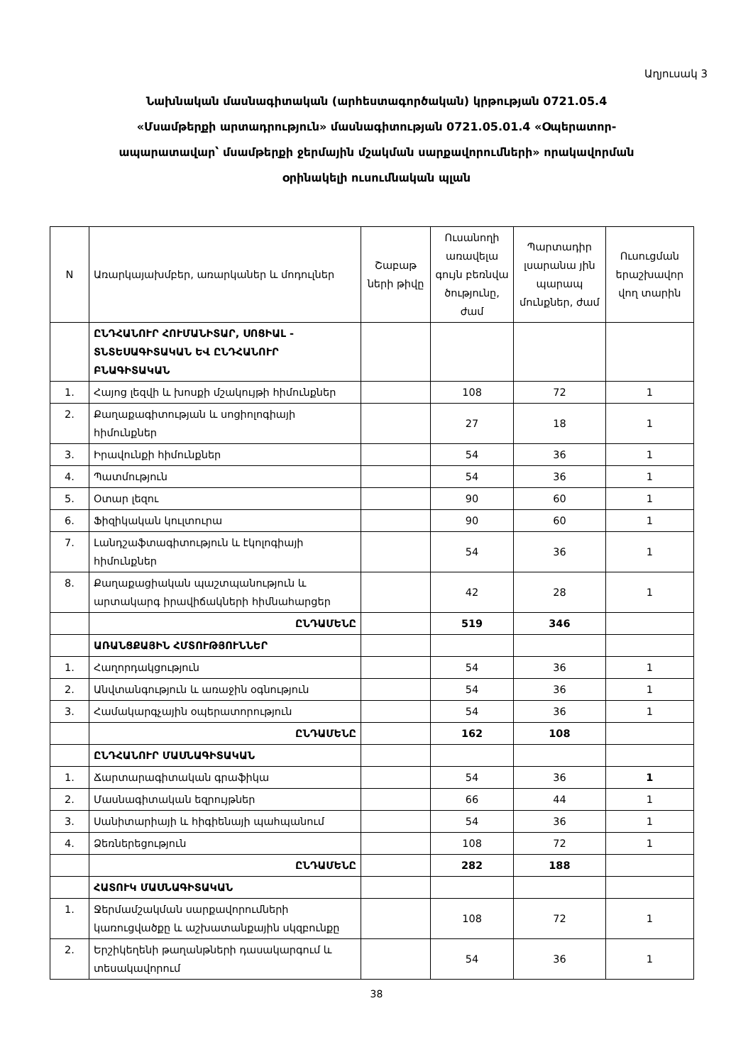Աղյուսակ 3
Նախնական մասնագիտական (արհեստագործական) կրթության 0721.05.4
«Մսամթերքի արտադրություն» մասնագիտության 0721.05.01.4 «Օպերատոր-
ապարատավար՝ մսամթերքի ջերմային մշակման սարքավորումների» որակավորման
օրինակելի ուսումնական պլան
| N | Առարկայախմբեր, առարկաներ և մոդուլներ | Շաբաթ ների թիվը | Ուսանողի առավելա գույն բեռնվա ծությունը, ժամ | Պարտադիր լսարանա յին պարապ մունքներ, ժամ | Ուսուցման երաշխավոր վող տարին |
| --- | --- | --- | --- | --- | --- |
| | ԸՆԴՀԱՆՈՒՐ ՀՈՒՄԱՆԻՏԱՐ, ՍՈՑԻԱԼ - ՏՆՏԵՍԱԳԻՏԱԿԱՆ ԵՎ ԸՆԴՀԱՆՈՒՐ ԲՆԱԳԻՏԱԿԱՆ | | | | |
| 1. | Հայոց լեզվի և խոսքի մշակույթի հիմունքներ | | 108 | 72 | 1 |
| 2. | Քաղաքագիտության և սոցիոլոգիայի հիմունքներ | | 27 | 18 | 1 |
| 3. | Իրավունքի հիմունքներ | | 54 | 36 | 1 |
| 4. | Պատմություն | | 54 | 36 | 1 |
| 5. | Օտար լեզու | | 90 | 60 | 1 |
| 6. | Ֆիզիկական կուլտուրա | | 90 | 60 | 1 |
| 7. | Լանդշաֆտագիտություն և էկոլոգիայի հիմունքներ | | 54 | 36 | 1 |
| 8. | Քաղաքացիական պաշտպանություն և արտակարգ իրավիճակների հիմնահարցեր | | 42 | 28 | 1 |
| | ԸՆԴԱՄԵՆԸ | | 519 | 346 | |
| | ԱՌԱՆՑՔԱՅԻՆ ՀՄՏՈՒԹՅՈՒՆՆԵՐ | | | | |
| 1. | Հաղորդակցություն | | 54 | 36 | 1 |
| 2. | Անվտանգություն և առաջին օգնություն | | 54 | 36 | 1 |
| 3. | Համակարգչային օպերատորություն | | 54 | 36 | 1 |
| | ԸՆԴԱՄԵՆԸ | | 162 | 108 | |
| | ԸՆԴՀԱՆՈՒՐ ՄԱՍՆԱԳԻՏԱԿԱՆ | | | | |
| 1. | Ճարտարագիտական գրաֆիկա | | 54 | 36 | 1 |
| 2. | Մասնագիտական եզրույթներ | | 66 | 44 | 1 |
| 3. | Սանիտարիայի և հիգիենայի պահպանում | | 54 | 36 | 1 |
| 4. | Ձեռներեցություն | | 108 | 72 | 1 |
| | ԸՆԴԱՄԵՆԸ | | 282 | 188 | |
| | ՀԱՏՈՒԿ ՄԱՍՆԱԳԻՏԱԿԱՆ | | | | |
| 1. | Ջերմամշակման սարքավորումների կառուցվածքը և աշխատանքային սկզբունքը | | 108 | 72 | 1 |
| 2. | Երշիկեղենի թաղանթների դասակարգում և տեսակավորում | | 54 | 36 | 1 |
38